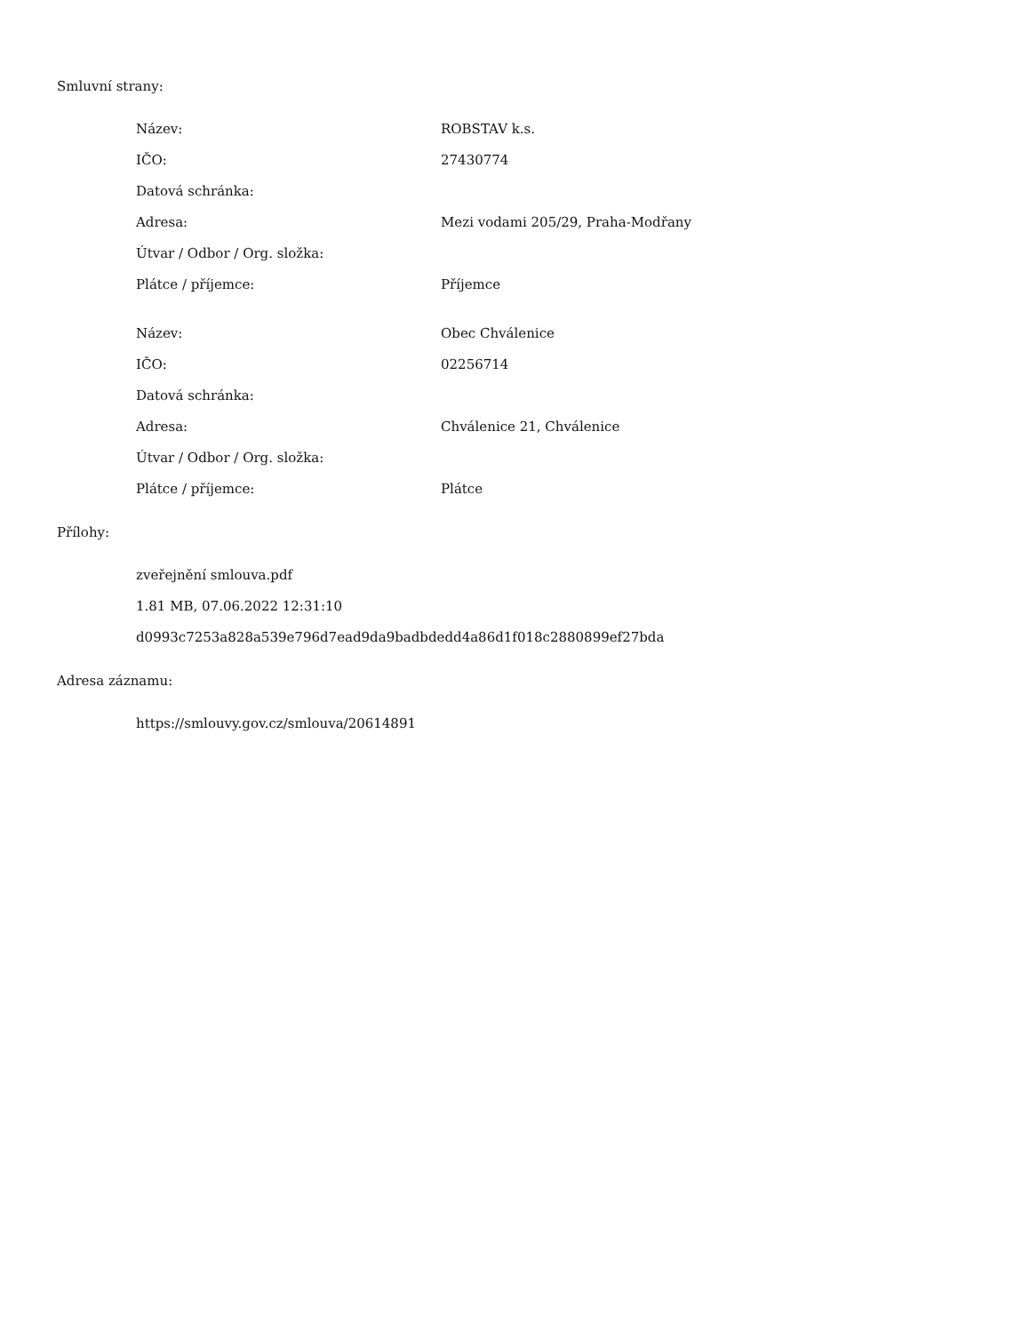Smluvní strany:
| Název: | ROBSTAV k.s. |
| IČO: | 27430774 |
| Datová schránka: | |
| Adresa: | Mezi vodami 205/29, Praha-Modřany |
| Útvar / Odbor / Org. složka: | |
| Plátce / příjemce: | Příjemce |
| Název: | Obec Chválenice |
| IČO: | 02256714 |
| Datová schránka: | |
| Adresa: | Chválenice 21, Chválenice |
| Útvar / Odbor / Org. složka: | |
| Plátce / příjemce: | Plátce |
Přílohy:
zveřejnění smlouva.pdf
1.81 MB, 07.06.2022 12:31:10
d0993c7253a828a539e796d7ead9da9badbdedd4a86d1f018c2880899ef27bda
Adresa záznamu:
https://smlouvy.gov.cz/smlouva/20614891